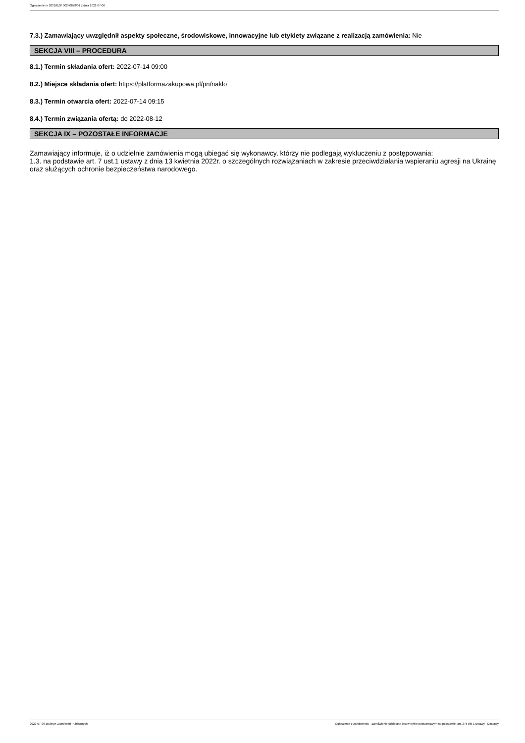Ogłoszenie nr 2022/BZP 00240878/01 z dnia 2022-07-06
7.3.) Zamawiający uwzględnił aspekty społeczne, środowiskowe, innowacyjne lub etykiety związane z realizacją zamówienia: Nie
SEKCJA VIII – PROCEDURA
8.1.) Termin składania ofert: 2022-07-14 09:00
8.2.) Miejsce składania ofert: https://platformazakupowa.pl/pn/naklo
8.3.) Termin otwarcia ofert: 2022-07-14 09:15
8.4.) Termin związania ofertą: do 2022-08-12
SEKCJA IX – POZOSTAŁE INFORMACJE
Zamawiający informuje, iż o udzielnie zamówienia mogą ubiegać się wykonawcy, którzy nie podlegają wykluczeniu z postępowania:
1.3. na podstawie art. 7 ust.1 ustawy z dnia 13 kwietnia 2022r. o szczególnych rozwiązaniach w zakresie przeciwdziałania wspieraniu agresji na Ukrainę oraz służących ochronie bezpieczeństwa narodowego.
2022-07-06 Biuletyn Zamówień Publicznych Ogłoszenie o zamówieniu - Zamówienie udzielane jest w trybie podstawowym na podstawie: art. 275 pkt 1 ustawy - Dostawy